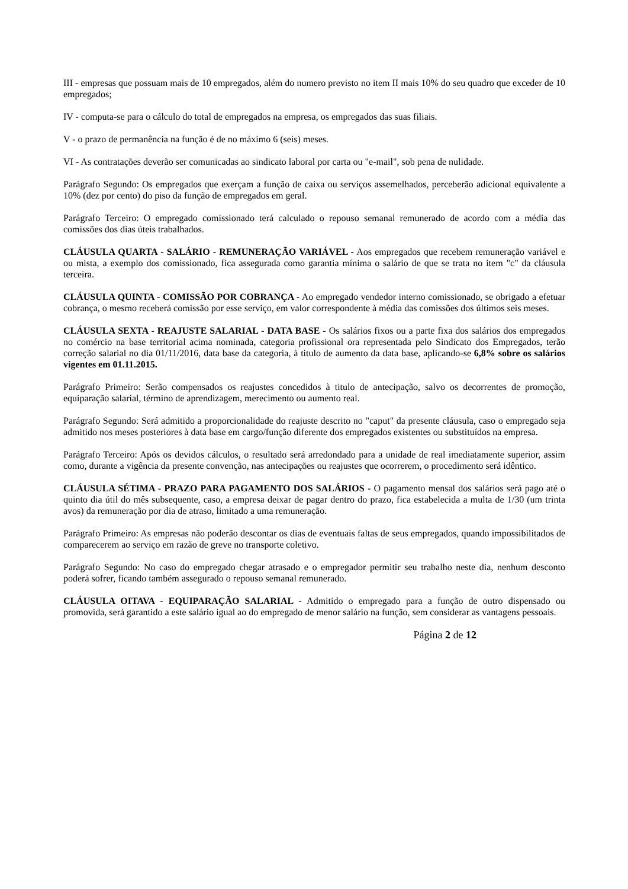III - empresas que possuam mais de 10 empregados, além do numero previsto no item II mais 10% do seu quadro que exceder de 10 empregados;
IV - computa-se para o cálculo do total de empregados na empresa, os empregados das suas filiais.
V - o prazo de permanência na função é de no máximo 6 (seis) meses.
VI - As contratações deverão ser comunicadas ao sindicato laboral por carta ou "e-mail", sob pena de nulidade.
Parágrafo Segundo: Os empregados que exerçam a função de caixa ou serviços assemelhados, perceberão adicional equivalente a 10% (dez por cento) do piso da função de empregados em geral.
Parágrafo Terceiro: O empregado comissionado terá calculado o repouso semanal remunerado de acordo com a média das comissões dos dias úteis trabalhados.
CLÁUSULA QUARTA - SALÁRIO - REMUNERAÇÃO VARIÁVEL - Aos empregados que recebem remuneração variável e ou mista, a exemplo dos comissionado, fica assegurada como garantia mínima o salário de que se trata no item "c" da cláusula terceira.
CLÁUSULA QUINTA - COMISSÃO POR COBRANÇA - Ao empregado vendedor interno comissionado, se obrigado a efetuar cobrança, o mesmo receberá comissão por esse serviço, em valor correspondente à média das comissões dos últimos seis meses.
CLÁUSULA SEXTA - REAJUSTE SALARIAL - DATA BASE - Os salários fixos ou a parte fixa dos salários dos empregados no comércio na base territorial acima nominada, categoria profissional ora representada pelo Sindicato dos Empregados, terão correção salarial no dia 01/11/2016, data base da categoria, à titulo de aumento da data base, aplicando-se 6,8% sobre os salários vigentes em 01.11.2015.
Parágrafo Primeiro: Serão compensados os reajustes concedidos à titulo de antecipação, salvo os decorrentes de promoção, equiparação salarial, término de aprendizagem, merecimento ou aumento real.
Parágrafo Segundo: Será admitido a proporcionalidade do reajuste descrito no "caput" da presente cláusula, caso o empregado seja admitido nos meses posteriores à data base em cargo/função diferente dos empregados existentes ou substituídos na empresa.
Parágrafo Terceiro: Após os devidos cálculos, o resultado será arredondado para a unidade de real imediatamente superior, assim como, durante a vigência da presente convenção, nas antecipações ou reajustes que ocorrerem, o procedimento será idêntico.
CLÁUSULA SÉTIMA - PRAZO PARA PAGAMENTO DOS SALÁRIOS - O pagamento mensal dos salários será pago até o quinto dia útil do mês subsequente, caso, a empresa deixar de pagar dentro do prazo, fica estabelecida a multa de 1/30 (um trinta avos) da remuneração por dia de atraso, limitado a uma remuneração.
Parágrafo Primeiro: As empresas não poderão descontar os dias de eventuais faltas de seus empregados, quando impossibilitados de comparecerem ao serviço em razão de greve no transporte coletivo.
Parágrafo Segundo: No caso do empregado chegar atrasado e o empregador permitir seu trabalho neste dia, nenhum desconto poderá sofrer, ficando também assegurado o repouso semanal remunerado.
CLÁUSULA OITAVA - EQUIPARAÇÃO SALARIAL - Admitido o empregado para a função de outro dispensado ou promovida, será garantido a este salário igual ao do empregado de menor salário na função, sem considerar as vantagens pessoais.
Página 2 de 12